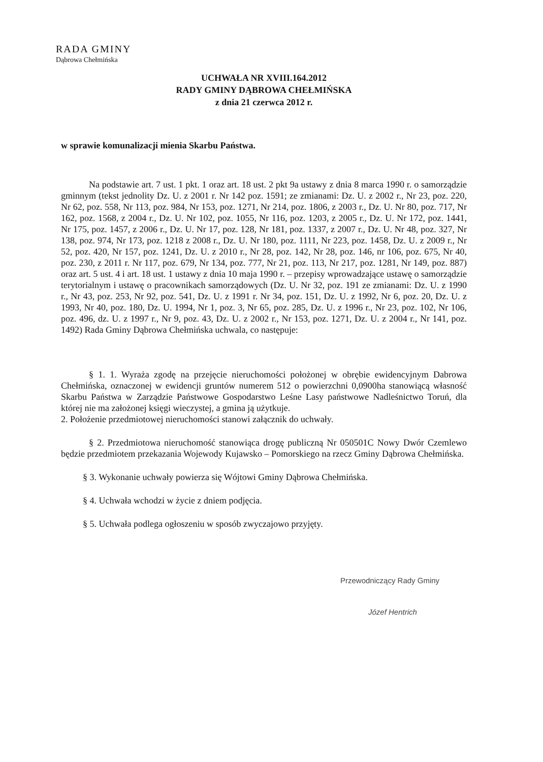RADA GMINY
Dąbrowa Chełmińska
UCHWAŁA NR XVIII.164.2012
RADY GMINY DĄBROWA CHEŁMIŃSKA
z dnia 21 czerwca 2012 r.
w sprawie komunalizacji mienia Skarbu Państwa.
Na podstawie art. 7 ust. 1 pkt. 1 oraz art. 18 ust. 2 pkt 9a ustawy z dnia 8 marca 1990 r. o samorządzie gminnym (tekst jednolity Dz. U. z 2001 r. Nr 142 poz. 1591; ze zmianami: Dz. U. z 2002 r., Nr 23, poz. 220, Nr 62, poz. 558, Nr 113, poz. 984, Nr 153, poz. 1271, Nr 214, poz. 1806, z 2003 r., Dz. U. Nr 80, poz. 717, Nr 162, poz. 1568, z 2004 r., Dz. U. Nr 102, poz. 1055, Nr 116, poz. 1203, z 2005 r., Dz. U. Nr 172, poz. 1441, Nr 175, poz. 1457, z 2006 r., Dz. U. Nr 17, poz. 128, Nr 181, poz. 1337, z 2007 r., Dz. U. Nr 48, poz. 327, Nr 138, poz. 974, Nr 173, poz. 1218 z 2008 r., Dz. U. Nr 180, poz. 1111, Nr 223, poz. 1458, Dz. U. z 2009 r., Nr 52, poz. 420, Nr 157, poz. 1241, Dz. U. z 2010 r., Nr 28, poz. 142, Nr 28, poz. 146, nr 106, poz. 675, Nr 40, poz. 230, z 2011 r. Nr 117, poz. 679, Nr 134, poz. 777, Nr 21, poz. 113, Nr 217, poz. 1281, Nr 149, poz. 887) oraz art. 5 ust. 4 i art. 18 ust. 1 ustawy z dnia 10 maja 1990 r. – przepisy wprowadzające ustawę o samorządzie terytorialnym i ustawę o pracownikach samorządowych (Dz. U. Nr 32, poz. 191 ze zmianami: Dz. U. z 1990 r., Nr 43, poz. 253, Nr 92, poz. 541, Dz. U. z 1991 r. Nr 34, poz. 151, Dz. U. z 1992, Nr 6, poz. 20, Dz. U. z 1993, Nr 40, poz. 180, Dz. U. 1994, Nr 1, poz. 3, Nr 65, poz. 285, Dz. U. z 1996 r., Nr 23, poz. 102, Nr 106, poz. 496, dz. U. z 1997 r., Nr 9, poz. 43, Dz. U. z 2002 r., Nr 153, poz. 1271, Dz. U. z 2004 r., Nr 141, poz. 1492) Rada Gminy Dąbrowa Chełmińska uchwala, co następuje:
§ 1. 1. Wyraża zgodę na przejęcie nieruchomości położonej w obrębie ewidencyjnym Dabrowa Chełmińska, oznaczonej w ewidencji gruntów numerem 512 o powierzchni 0,0900ha stanowiącą własność Skarbu Państwa w Zarządzie Państwowe Gospodarstwo Leśne Lasy państwowe Nadleśnictwo Toruń, dla której nie ma założonej księgi wieczystej, a gmina ją użytkuje.
2. Położenie przedmiotowej nieruchomości stanowi załącznik do uchwały.
§ 2. Przedmiotowa nieruchomość stanowiąca drogę publiczną Nr 050501C Nowy Dwór Czemlewo będzie przedmiotem przekazania Wojewody Kujawsko – Pomorskiego na rzecz Gminy Dąbrowa Chełmińska.
§ 3. Wykonanie uchwały powierza się Wójtowi Gminy Dąbrowa Chełmińska.
§ 4. Uchwała wchodzi w życie z dniem podjęcia.
§ 5. Uchwała podlega ogłoszeniu w sposób zwyczajowo przyjęty.
Przewodniczący Rady Gminy
Józef Hentrich